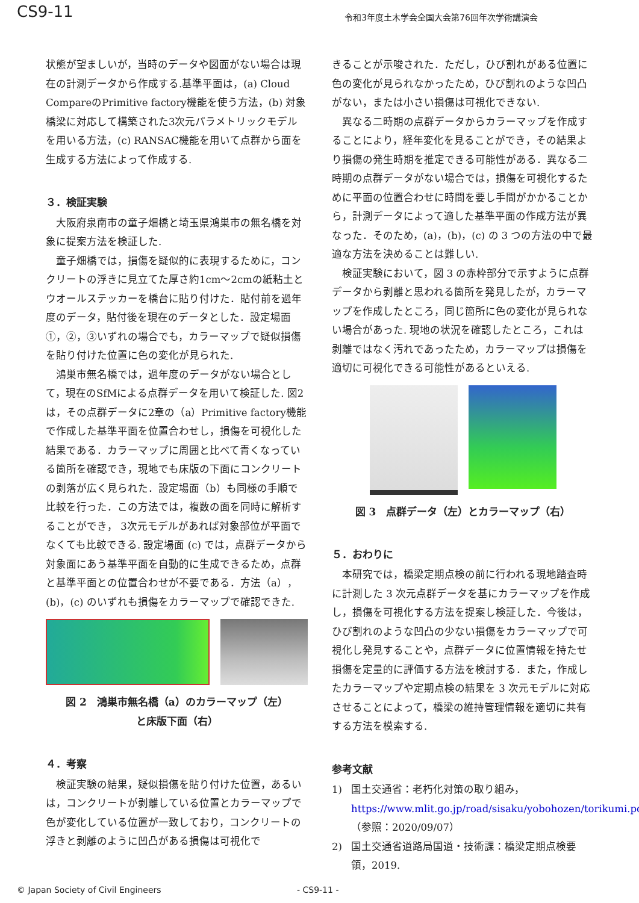CS9-11
令和3年度土木学会全国大会第76回年次学術講演会
状態が望ましいが，当時のデータや図面がない場合は現在の計測データから作成する.基準平面は，(a) Cloud CompareのPrimitive factory機能を使う方法，(b) 対象橋梁に対応して構築された3次元パラメトリックモデルを用いる方法，(c) RANSAC機能を用いて点群から面を生成する方法によって作成する.
３．検証実験
大阪府泉南市の童子畑橋と埼玉県鴻巣市の無名橋を対象に提案方法を検証した.
童子畑橋では，損傷を疑似的に表現するために，コンクリートの浮きに見立てた厚さ約1cm～2cmの紙粘土とウオールステッカーを橋台に貼り付けた．貼付前を過年度のデータ，貼付後を現在のデータとした．設定場面①，②，③いずれの場合でも，カラーマップで疑似損傷を貼り付けた位置に色の変化が見られた.
鴻巣市無名橋では，過年度のデータがない場合として，現在のSfMによる点群データを用いて検証した. 図2は，その点群データに2章の（a）Primitive factory機能で作成した基準平面を位置合わせし，損傷を可視化した結果である．カラーマップに周囲と比べて青くなっている箇所を確認でき，現地でも床版の下面にコンクリートの剥落が広く見られた．設定場面（b）も同様の手順で比較を行った．この方法では，複数の面を同時に解析することができ， 3次元モデルがあれば対象部位が平面でなくても比較できる. 設定場面 (c) では，点群データから対象面にあう基準平面を自動的に生成できるため，点群と基準平面との位置合わせが不要である．方法（a），(b)，(c) のいずれも損傷をカラーマップで確認できた.
図 2　鴻巣市無名橋（a）のカラーマップ（左）
と床版下面（右）
４．考察
検証実験の結果，疑似損傷を貼り付けた位置，あるいは，コンクリートが剥離している位置とカラーマップで色が変化している位置が一致しており，コンクリートの浮きと剥離のように凹凸がある損傷は可視化で
きることが示唆された．ただし，ひび割れがある位置に色の変化が見られなかったため，ひび割れのような凹凸がない，または小さい損傷は可視化できない.
異なる二時期の点群データからカラーマップを作成することにより，経年変化を見ることができ，その結果より損傷の発生時期を推定できる可能性がある．異なる二時期の点群データがない場合では，損傷を可視化するために平面の位置合わせに時間を要し手間がかかることから，計測データによって適した基準平面の作成方法が異なった．そのため，(a)，(b)，(c) の 3 つの方法の中で最適な方法を決めることは難しい.
検証実験において，図 3 の赤枠部分で示すように点群データから剥離と思われる箇所を発見したが，カラーマップを作成したところ，同じ箇所に色の変化が見られない場合があった. 現地の状況を確認したところ，これは剥離ではなく汚れであったため，カラーマップは損傷を適切に可視化できる可能性があるといえる.
図 3　点群データ（左）とカラーマップ（右）
５．おわりに
本研究では，橋梁定期点検の前に行われる現地踏査時に計測した 3 次元点群データを基にカラーマップを作成し，損傷を可視化する方法を提案し検証した．今後は，ひび割れのような凹凸の少ない損傷をカラーマップで可視化し発見することや，点群データに位置情報を持たせ損傷を定量的に評価する方法を検討する．また，作成したカラーマップや定期点検の結果を 3 次元モデルに対応させることによって，橋梁の維持管理情報を適切に共有する方法を模索する.
参考文献
1) 国土交通省：老朽化対策の取り組み，https://www.mlit.go.jp/road/sisaku/yobohozen/torikumi.pdf（参照：2020/09/07）
2) 国土交通省道路局国道・技術課：橋梁定期点検要領，2019.
© Japan Society of Civil Engineers - CS9-11 -